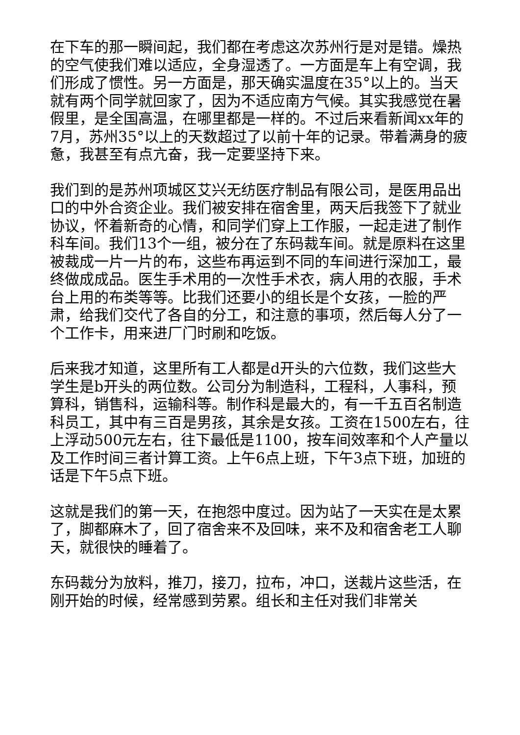在下车的那一瞬间起，我们都在考虑这次苏州行是对是错。燥热的空气使我们难以适应，全身湿透了。一方面是车上有空调，我们形成了惯性。另一方面是，那天确实温度在35°以上的。当天就有两个同学就回家了，因为不适应南方气候。其实我感觉在暑假里，是全国高温，在哪里都是一样的。不过后来看新闻xx年的7月，苏州35°以上的天数超过了以前十年的记录。带着满身的疲惫，我甚至有点亢奋，我一定要坚持下来。
我们到的是苏州项城区艾兴无纺医疗制品有限公司，是医用品出口的中外合资企业。我们被安排在宿舍里，两天后我签下了就业协议，怀着新奇的心情，和同学们穿上工作服，一起走进了制作科车间。我们13个一组，被分在了东码裁车间。就是原料在这里被裁成一片一片的布，这些布再运到不同的车间进行深加工，最终做成成品。医生手术用的一次性手术衣，病人用的衣服，手术台上用的布类等等。比我们还要小的组长是个女孩，一脸的严肃，给我们交代了各自的分工，和注意的事项，然后每人分了一个工作卡，用来进厂门时刷和吃饭。
后来我才知道，这里所有工人都是d开头的六位数，我们这些大学生是b开头的两位数。公司分为制造科，工程科，人事科，预算科，销售科，运输科等。制作科是最大的，有一千五百名制造科员工，其中有三百是男孩，其余是女孩。工资在1500左右，往上浮动500元左右，往下最低是1100，按车间效率和个人产量以及工作时间三者计算工资。上午6点上班，下午3点下班，加班的话是下午5点下班。
这就是我们的第一天，在抱怨中度过。因为站了一天实在是太累了，脚都麻木了，回了宿舍来不及回味，来不及和宿舍老工人聊天，就很快的睡着了。
东码裁分为放料，推刀，接刀，拉布，冲口，送裁片这些活，在刚开始的时候，经常感到劳累。组长和主任对我们非常关